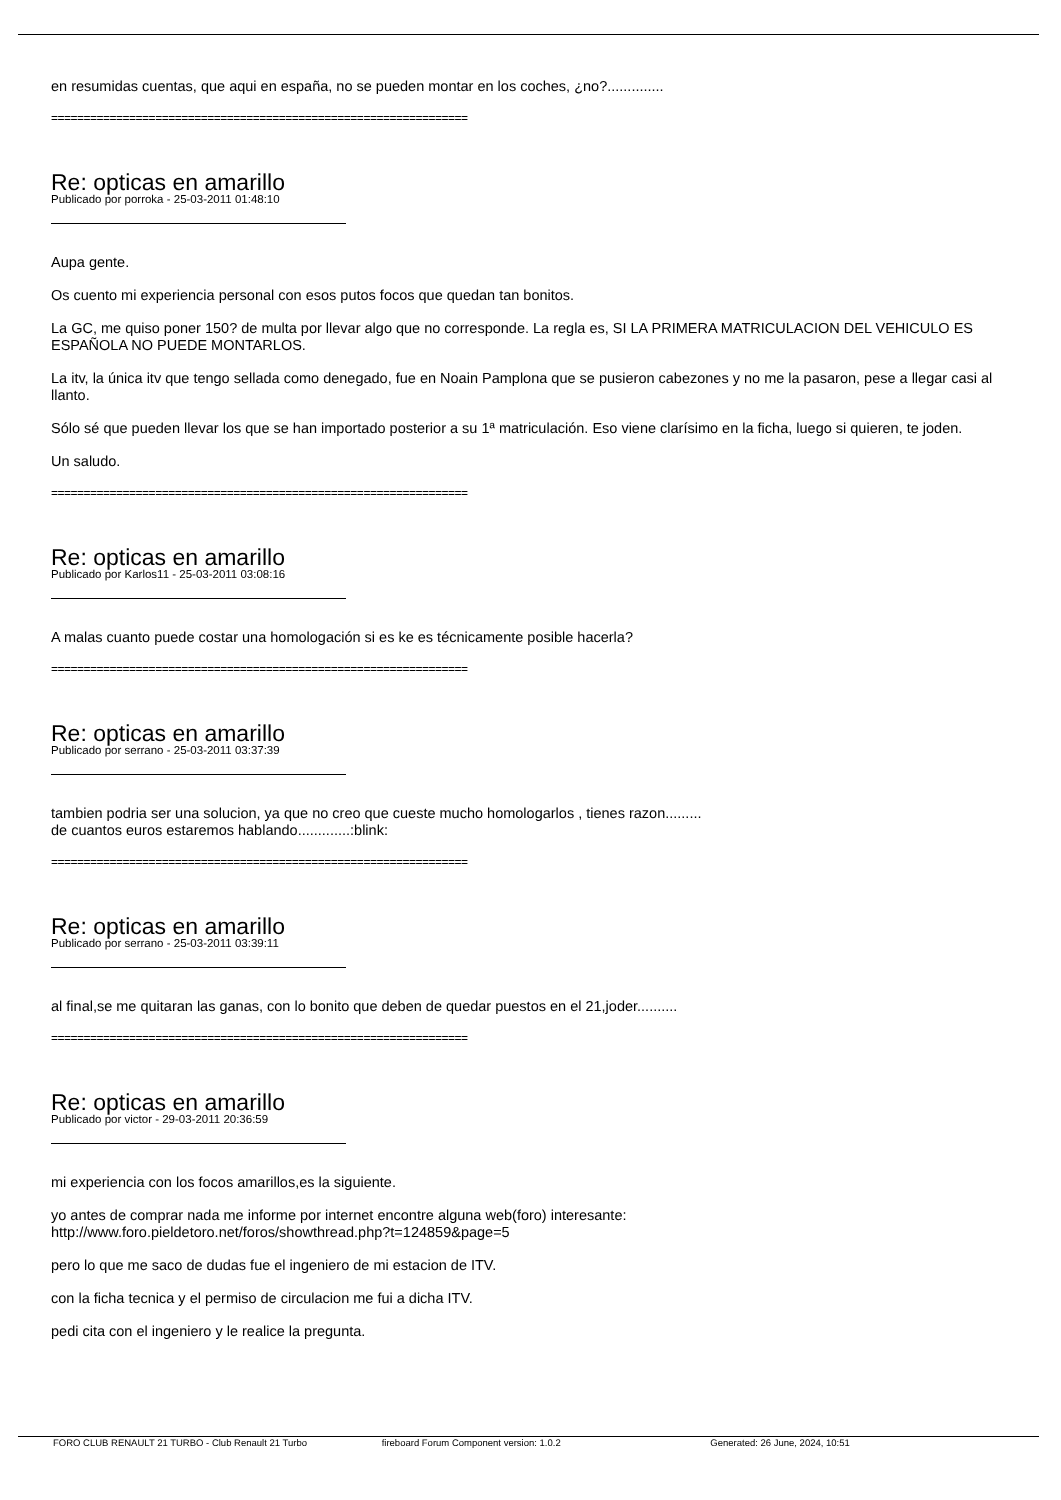en resumidas cuentas, que aqui en españa, no se pueden montar en los coches, ¿no?..............
================================================================
Re: opticas en amarillo
Publicado por porroka - 25-03-2011 01:48:10
Aupa gente.
Os cuento mi experiencia personal con esos putos focos que quedan tan bonitos.
La GC, me quiso poner 150? de multa por llevar algo que no corresponde. La regla es, SI LA PRIMERA MATRICULACION DEL VEHICULO ES ESPAÑOLA NO PUEDE MONTARLOS.
La itv, la única itv que tengo sellada como denegado, fue en Noain Pamplona que se pusieron cabezones y no me la pasaron, pese a llegar casi al llanto.
Sólo sé que pueden llevar los que se han importado posterior a su 1ª matriculación. Eso viene clarísimo en la ficha, luego si quieren, te joden.
Un saludo.
================================================================
Re: opticas en amarillo
Publicado por Karlos11 - 25-03-2011 03:08:16
A malas cuanto puede costar una homologación si es ke es técnicamente posible hacerla?
================================================================
Re: opticas en amarillo
Publicado por serrano - 25-03-2011 03:37:39
tambien podria ser una solucion, ya que no creo que cueste mucho homologarlos , tienes razon.........
de cuantos euros estaremos hablando.............:blink:
================================================================
Re: opticas en amarillo
Publicado por serrano - 25-03-2011 03:39:11
al final,se me quitaran las ganas, con lo bonito que deben de quedar puestos en el 21,joder..........
================================================================
Re: opticas en amarillo
Publicado por victor - 29-03-2011 20:36:59
mi experiencia con los focos amarillos,es la siguiente.
yo antes de comprar nada me informe por internet encontre alguna web(foro) interesante:
http://www.foro.pieldetoro.net/foros/showthread.php?t=124859&page=5
pero lo que me saco de dudas fue el ingeniero de mi estacion de ITV.
con la ficha tecnica y el permiso de circulacion me fui a dicha ITV.
pedi cita con el ingeniero y le realice la pregunta.
FORO CLUB RENAULT 21 TURBO - Club Renault 21 Turbo fireboard Forum Component version: 1.0.2 Generated: 26 June, 2024, 10:51